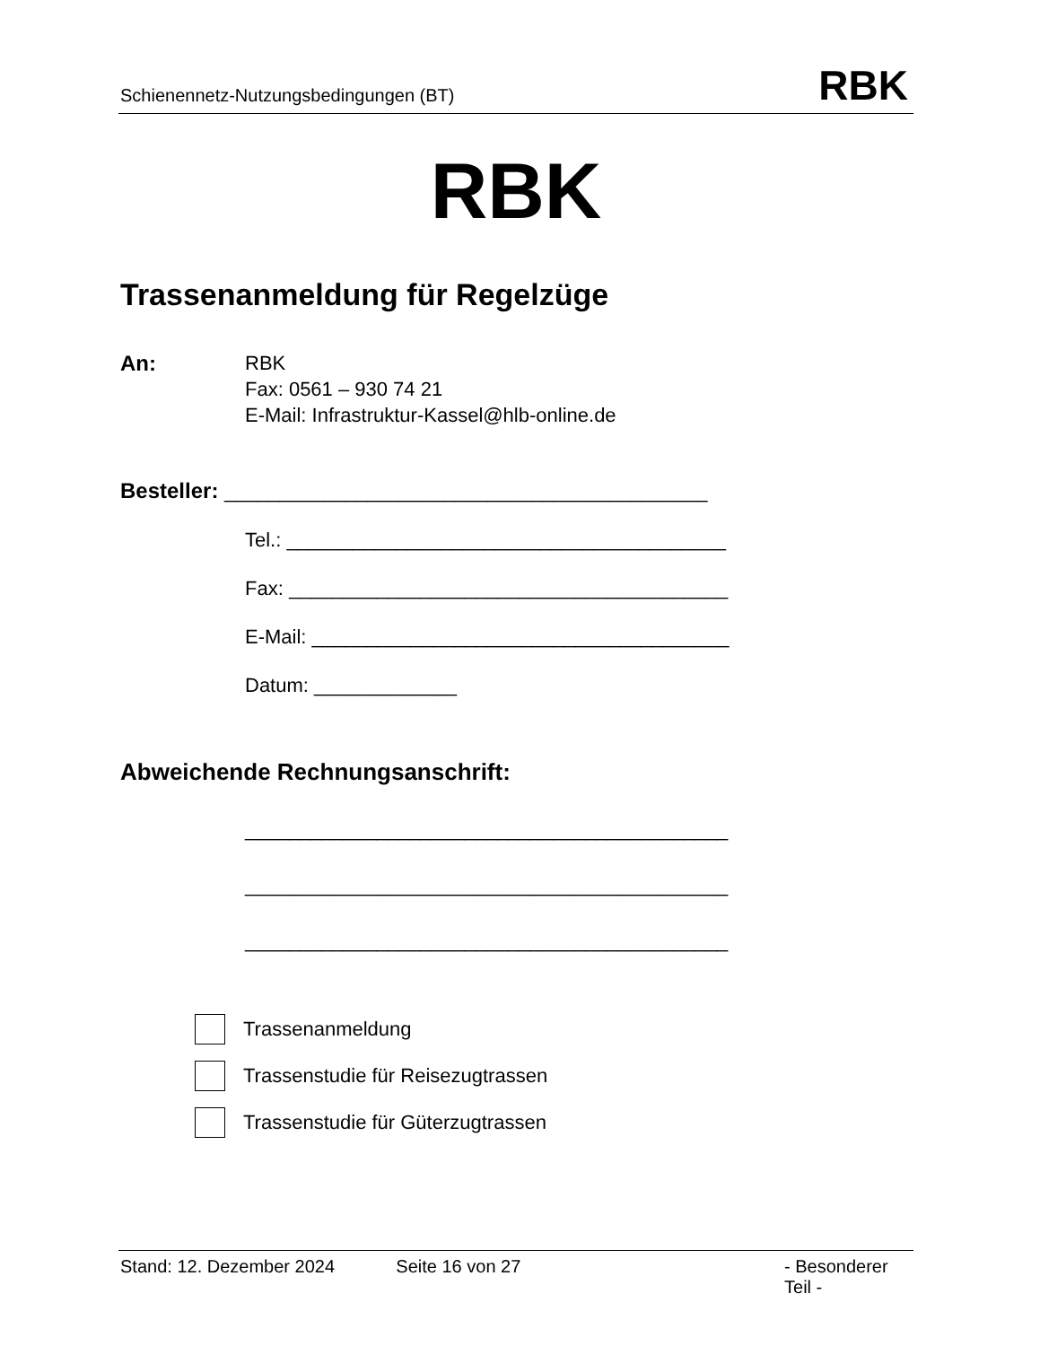Schienennetz-Nutzungsbedingungen (BT) RBK
RBK
Trassenanmeldung für Regelzüge
An: RBK
Fax: 0561 – 930 74 21
E-Mail: Infrastruktur-Kassel@hlb-online.de
Besteller: ____________________________________________
Tel.: ________________________________________
Fax: ________________________________________
E-Mail: ______________________________________
Datum: _____________
Abweichende Rechnungsanschrift:
____________________________________________
____________________________________________
____________________________________________
Trassenanmeldung
Trassenstudie für Reisezugtrassen
Trassenstudie für Güterzugtrassen
Stand: 12. Dezember 2024 Seite 16 von 27 - Besonderer Teil -